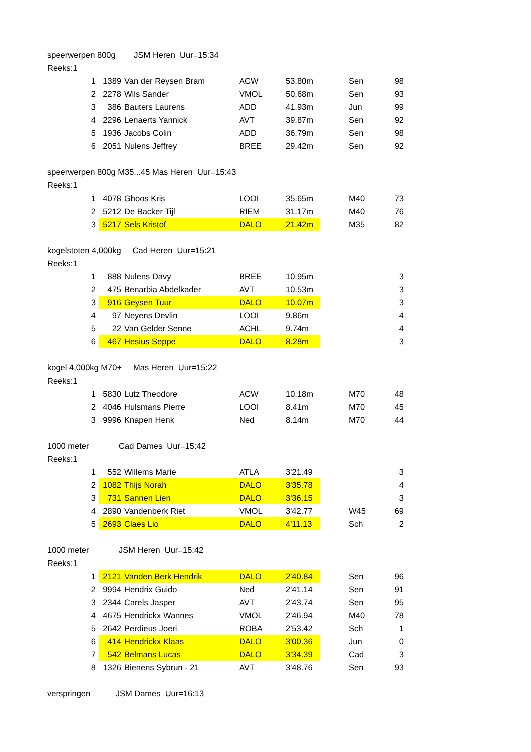| speerwerpen 800g JSM Heren Uur=15:34 | | | | | | | |
| Reeks:1 | | | | | | | |
| | 1 | 1389 | Van der Reysen Bram | ACW | 53.80m | Sen | 98 |
| | 2 | 2278 | Wils Sander | VMOL | 50.68m | Sen | 93 |
| | 3 | 386 | Bauters Laurens | ADD | 41.93m | Jun | 99 |
| | 4 | 2296 | Lenaerts Yannick | AVT | 39.87m | Sen | 92 |
| | 5 | 1936 | Jacobs Colin | ADD | 36.79m | Sen | 98 |
| | 6 | 2051 | Nulens Jeffrey | BREE | 29.42m | Sen | 92 |
| speerwerpen 800g M35...45 Mas Heren Uur=15:43 | | | | | | | |
| Reeks:1 | | | | | | | |
| | 1 | 4078 | Ghoos Kris | LOOI | 35.65m | M40 | 73 |
| | 2 | 5212 | De Backer Tijl | RIEM | 31.17m | M40 | 76 |
| | 3 | 5217 | Sels Kristof | DALO | 21.42m | M35 | 82 |
| kogelstoten 4,000kg Cad Heren Uur=15:21 | | | | | | | |
| Reeks:1 | | | | | | | |
| | 1 | 888 | Nulens Davy | BREE | 10.95m | | 3 |
| | 2 | 475 | Benarbia Abdelkader | AVT | 10.53m | | 3 |
| | 3 | 916 | Geysen Tuur | DALO | 10.07m | | 3 |
| | 4 | 97 | Neyens Devlin | LOOI | 9.86m | | 4 |
| | 5 | 22 | Van Gelder Senne | ACHL | 9.74m | | 4 |
| | 6 | 467 | Hesius Seppe | DALO | 8.28m | | 3 |
| kogel 4,000kg M70+ Mas Heren Uur=15:22 | | | | | | | |
| Reeks:1 | | | | | | | |
| | 1 | 5830 | Lutz Theodore | ACW | 10.18m | M70 | 48 |
| | 2 | 4046 | Hulsmans Pierre | LOOI | 8.41m | M70 | 45 |
| | 3 | 9996 | Knapen Henk | Ned | 8.14m | M70 | 44 |
| 1000 meter Cad Dames Uur=15:42 | | | | | | | |
| Reeks:1 | | | | | | | |
| | 1 | 552 | Willems Marie | ATLA | 3'21.49 | | 3 |
| | 2 | 1082 | Thijs Norah | DALO | 3'35.78 | | 4 |
| | 3 | 731 | Sannen Lien | DALO | 3'36.15 | | 3 |
| | 4 | 2890 | Vandenberk Riet | VMOL | 3'42.77 | W45 | 69 |
| | 5 | 2693 | Claes Lio | DALO | 4'11.13 | Sch | 2 |
| 1000 meter JSM Heren Uur=15:42 | | | | | | | |
| Reeks:1 | | | | | | | |
| | 1 | 2121 | Vanden Berk Hendrik | DALO | 2'40.84 | Sen | 96 |
| | 2 | 9994 | Hendrix Guido | Ned | 2'41.14 | Sen | 91 |
| | 3 | 2344 | Carels Jasper | AVT | 2'43.74 | Sen | 95 |
| | 4 | 4675 | Hendrickx Wannes | VMOL | 2'46.94 | M40 | 78 |
| | 5 | 2642 | Perdieus Joeri | ROBA | 2'53.42 | Sch | 1 |
| | 6 | 414 | Hendrickx Klaas | DALO | 3'00.36 | Jun | 0 |
| | 7 | 542 | Belmans Lucas | DALO | 3'34.39 | Cad | 3 |
| | 8 | 1326 | Bienens Sybrun - 21 | AVT | 3'48.76 | Sen | 93 |
| verspringen JSM Dames Uur=16:13 | | | | | | | |